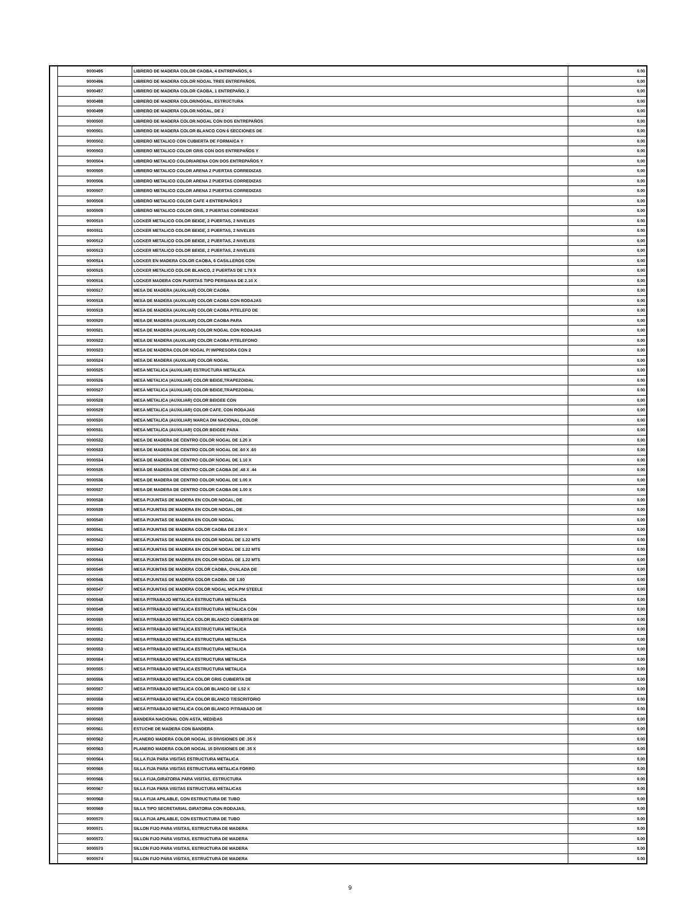| | 9000495 | LIBRERO DE MADERA COLOR CAOBA, 4 ENTREPAÑOS, 6 | 0.00 |
| | 9000496 | LIBRERO DE MADERA COLOR NOGAL TRES ENTREPAÑOS, | 0.00 |
| | 9000497 | LIBRERO DE MADERA COLOR CAOBA, 1 ENTREPAÑO, 2 | 0.00 |
| | 9000498 | LIBRERO DE MADERA COLOR/NOGAL, ESTRUCTURA | 0.00 |
| | 9000499 | LIBRERO DE MADERA COLOR NOGAL, DE 2 | 0.00 |
| | 9000500 | LIBRERO DE MADERA COLOR NOGAL CON DOS ENTREPAÑOS | 0.00 |
| | 9000501 | LIBRERO DE MADERA COLOR BLANCO CON 6 SECCIONES DE | 0.00 |
| | 9000502 | LIBRERO METALICO CON CUBIERTA DE FORMAICA Y | 0.00 |
| | 9000503 | LIBRERO METALICO COLOR GRIS CON DOS ENTREPAÑOS Y | 0.00 |
| | 9000504 | LIBRERO METALICO COLOR/ARENA CON DOS ENTREPAÑOS Y | 0.00 |
| | 9000505 | LIBRERO METALICO COLOR ARENA 2 PUERTAS CORREDIZAS | 0.00 |
| | 9000506 | LIBRERO METALICO COLOR ARENA 2 PUERTAS CORREDIZAS | 0.00 |
| | 9000507 | LIBRERO METALICO COLOR ARENA 2 PUERTAS CORREDIZAS | 0.00 |
| | 9000508 | LIBRERO METALICO COLOR CAFE 4 ENTREPAÑOS 2 | 0.00 |
| | 9000509 | LIBRERO METALICO COLOR GRIS, 2 PUERTAS CORREDIZAS | 0.00 |
| | 9000510 | LOCKER METALICO COLOR BEIGE, 2 PUERTAS, 2 NIVELES | 0.00 |
| | 9000511 | LOCKER METALICO COLOR BEIGE, 2 PUERTAS, 2 NIVELES | 0.00 |
| | 9000512 | LOCKER METALICO COLOR BEIGE, 2 PUERTAS, 2 NIVELES | 0.00 |
| | 9000513 | LOCKER METALICO COLOR BEIGE, 2 PUERTAS, 2 NIVELES | 0.00 |
| | 9000514 | LOCKER EN MADERA COLOR CAOBA, 6 CASILLEROS CON | 0.00 |
| | 9000515 | LOCKER METALICO COLOR BLANCO, 2 PUERTAS DE 1.78 X | 0.00 |
| | 9000516 | LOCKER MADERA CON PUERTAS TIPO PERSIANA DE 2.10 X | 0.00 |
| | 9000517 | MESA DE MADERA (AUXILIAR) COLOR CAOBA | 0.00 |
| | 9000518 | MESA DE MADERA (AUXILIAR) COLOR CAOBA CON RODAJAS | 0.00 |
| | 9000519 | MESA DE MADERA (AUXILIAR) COLOR CAOBA P/TELEFO DE | 0.00 |
| | 9000520 | MESA DE MADERA (AUXILIAR) COLOR CAOBA PARA | 0.00 |
| | 9000521 | MESA DE MADERA (AUXILIAR) COLOR NOGAL CON RODAJAS | 0.00 |
| | 9000522 | MESA DE MADERA (AUXILIAR) COLOR CAOBA P/TELEFONO | 0.00 |
| | 9000523 | MESA DE MADERA COLOR NOGAL P/ IMPRESORA CON 2 | 0.00 |
| | 9000524 | MESA DE MADERA (AUXILIAR) COLOR NOGAL | 0.00 |
| | 9000525 | MESA METALICA (AUXILIAR) ESTRUCTURA METALICA | 0.00 |
| | 9000526 | MESA METALICA (AUXILIAR) COLOR BEIGE,TRAPEZOIDAL | 0.00 |
| | 9000527 | MESA METALICA (AUXILIAR) COLOR BEIGE,TRAPEZOIDAL | 0.00 |
| | 9000528 | MESA METALICA (AUXILIAR) COLOR BEIGEE CON | 0.00 |
| | 9000529 | MESA METALICA (AUXILIAR) COLOR CAFE, CON RODAJAS | 0.00 |
| | 9000530 | MESA METALICA (AUXILIAR) MARCA DM NACIONAL, COLOR | 0.00 |
| | 9000531 | MESA METALICA (AUXILIAR) COLOR BEIGEE PARA | 0.00 |
| | 9000532 | MESA DE MADERA DE CENTRO COLOR NOGAL DE 1.20 X | 0.00 |
| | 9000533 | MESA DE MADERA DE CENTRO COLOR NOGAL DE .60 X .60 | 0.00 |
| | 9000534 | MESA DE MADERA DE CENTRO COLOR NOGAL DE 1.10 X | 0.00 |
| | 9000535 | MESA DE MADERA DE CENTRO COLOR CAOBA DE .48 X .44 | 0.00 |
| | 9000536 | MESA DE MADERA DE CENTRO COLOR NOGAL DE 1.00 X | 0.00 |
| | 9000537 | MESA DE MADERA DE CENTRO COLOR CAOBA DE 1.00 X | 0.00 |
| | 9000538 | MESA P/JUNTAS DE MADERA EN COLOR NOGAL, DE | 0.00 |
| | 9000539 | MESA P/JUNTAS DE MADERA EN COLOR NOGAL, DE | 0.00 |
| | 9000540 | MESA P/JUNTAS DE MADERA EN COLOR NOGAL | 0.00 |
| | 9000541 | MESA P/JUNTAS DE MADERA COLOR CAOBA DE 2.50 X | 0.00 |
| | 9000542 | MESA P/JUNTAS DE MADERA EN COLOR NOGAL DE 1.22 MTS | 0.00 |
| | 9000543 | MESA P/JUNTAS DE MADERA EN COLOR NOGAL DE 1.22 MTS | 0.00 |
| | 9000544 | MESA P/JUNTAS DE MADERA EN COLOR NOGAL DE 1.22 MTS | 0.00 |
| | 9000545 | MESA P/JUNTAS DE MADERA COLOR CAOBA, OVALADA DE | 0.00 |
| | 9000546 | MESA P/JUNTAS DE MADERA COLOR CAOBA. DE 1.80 | 0.00 |
| | 9000547 | MESA P/JUNTAS DE MADERA COLOR NOGAL MCA.PM STEELE | 0.00 |
| | 9000548 | MESA P/TRABAJO METALICA ESTRUCTURA METALICA | 0.00 |
| | 9000549 | MESA P/TRABAJO METALICA ESTRUCTURA METALICA CON | 0.00 |
| | 9000550 | MESA P/TRABAJO METALICA COLOR BLANCO CUBIERTA DE | 0.00 |
| | 9000551 | MESA P/TRABAJO METALICA ESTRUCTURA METALICA | 0.00 |
| | 9000552 | MESA P/TRABAJO METALICA ESTRUCTURA METALICA | 0.00 |
| | 9000553 | MESA P/TRABAJO METALICA ESTRUCTURA METALICA | 0.00 |
| | 9000554 | MESA P/TRABAJO METALICA ESTRUCTURA METALICA | 0.00 |
| | 9000555 | MESA P/TRABAJO METALICA ESTRUCTURA METALICA | 0.00 |
| | 9000556 | MESA P/TRABAJO METALICA COLOR GRIS CUBIERTA DE | 0.00 |
| | 9000557 | MESA P/TRABAJO METALICA COLOR BLANCO DE 1.52 X | 0.00 |
| | 9000558 | MESA P/TRABAJO METALICA COLOR BLANCO T/ESCRITORIO | 0.00 |
| | 9000559 | MESA P/TRABAJO METALICA COLOR BLANCO P/TRABAJO DE | 0.00 |
| | 9000560 | BANDERA NACIONAL CON ASTA, MEDIDAS | 0.00 |
| | 9000561 | ESTUCHE DE MADERA CON BANDERA | 0.00 |
| | 9000562 | PLANERO MADERA COLOR NOGAL 15 DIVISIONES DE .35 X | 0.00 |
| | 9000563 | PLANERO MADERA COLOR NOGAL 15 DIVISIONES DE .35 X | 0.00 |
| | 9000564 | SILLA FIJA PARA VISITAS ESTRUCTURA METALICA | 0.00 |
| | 9000565 | SILLA FIJA PARA VISITAS ESTRUCTURA METALICA FORRO | 0.00 |
| | 9000566 | SILLA FIJA,GIRATORIA PARA VISITAS, ESTRUCTURA | 0.00 |
| | 9000567 | SILLA FIJA PARA VISITAS ESTRUCTURA METALICAS | 0.00 |
| | 9000568 | SILLA FIJA APILABLE, CON ESTRUCTURA DE TUBO | 0.00 |
| | 9000569 | SILLA TIPO SECRETARIAL GIRATORIA CON RODAJAS, | 0.00 |
| | 9000570 | SILLA FIJA APILABLE, CON ESTRUCTURA DE TUBO | 0.00 |
| | 9000571 | SILLON FIJO PARA VISITAS, ESTRUCTURA DE MADERA | 0.00 |
| | 9000572 | SILLON FIJO PARA VISITAS, ESTRUCTURA DE MADERA | 0.00 |
| | 9000573 | SILLON FIJO PARA VISITAS, ESTRUCTURA DE MADERA | 0.00 |
| | 9000574 | SILLON FIJO PARA VISITAS, ESTRUCTURA DE MADERA | 0.00 |
9